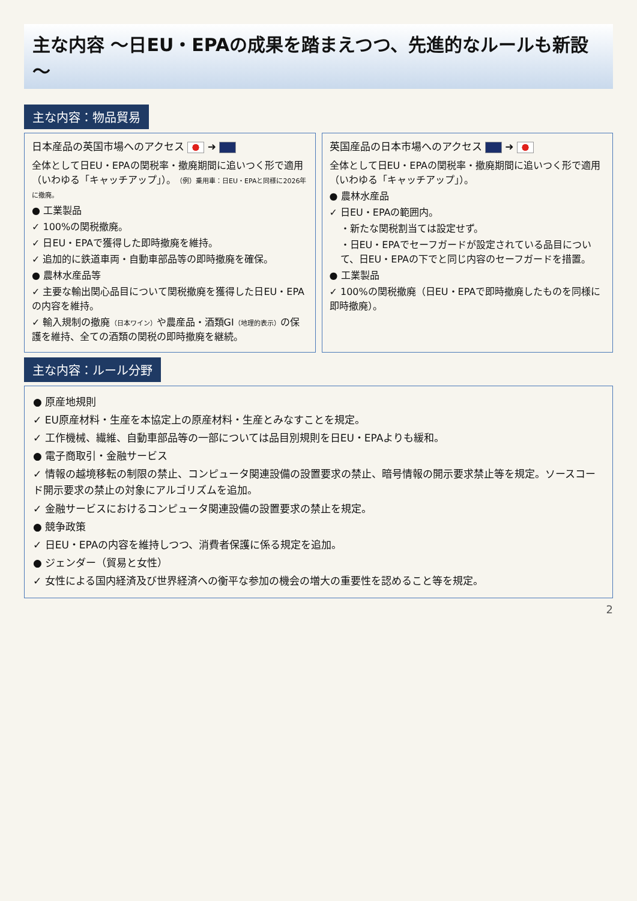主な内容 ～日EU・EPAの成果を踏まえつつ、先進的なルールも新設～
主な内容：物品貿易
日本産品の英国市場へのアクセス ➜
全体として日EU・EPAの関税率・撤廃期間に追いつく形で適用（いわゆる「キャッチアップ」）。（例）乗用車：日EU・EPAと同様に2026年に撤廃。
● 工業製品
✓ 100%の関税撤廃。
✓ 日EU・EPAで獲得した即時撤廃を維持。
✓ 追加的に鉄道車両・自動車部品等の即時撤廃を確保。
● 農林水産品等
✓ 主要な輸出関心品目について関税撤廃を獲得した日EU・EPAの内容を維持。
✓ 輸入規制の撤廃（日本ワイン）や農産品・酒類GI（地理的表示）の保護を維持、全ての酒類の関税の即時撤廃を継続。
英国産品の日本市場へのアクセス ➜
全体として日EU・EPAの関税率・撤廃期間に追いつく形で適用（いわゆる「キャッチアップ」）。
● 農林水産品
✓ 日EU・EPAの範囲内。
・新たな関税割当ては設定せず。
・日EU・EPAでセーフガードが設定されている品目について、日EU・EPAの下でと同じ内容のセーフガードを措置。
● 工業製品
✓ 100%の関税撤廃（日EU・EPAで即時撤廃したものを同様に即時撤廃）。
主な内容：ルール分野
● 原産地規則
✓ EU原産材料・生産を本協定上の原産材料・生産とみなすことを規定。
✓ 工作機械、繊維、自動車部品等の一部については品目別規則を日EU・EPAよりも緩和。
● 電子商取引・金融サービス
✓ 情報の越境移転の制限の禁止、コンピュータ関連設備の設置要求の禁止、暗号情報の開示要求禁止等を規定。ソースコード開示要求の禁止の対象にアルゴリズムを追加。
✓ 金融サービスにおけるコンピュータ関連設備の設置要求の禁止を規定。
● 競争政策
✓ 日EU・EPAの内容を維持しつつ、消費者保護に係る規定を追加。
● ジェンダー（貿易と女性）
✓ 女性による国内経済及び世界経済への衡平な参加の機会の増大の重要性を認めること等を規定。
2